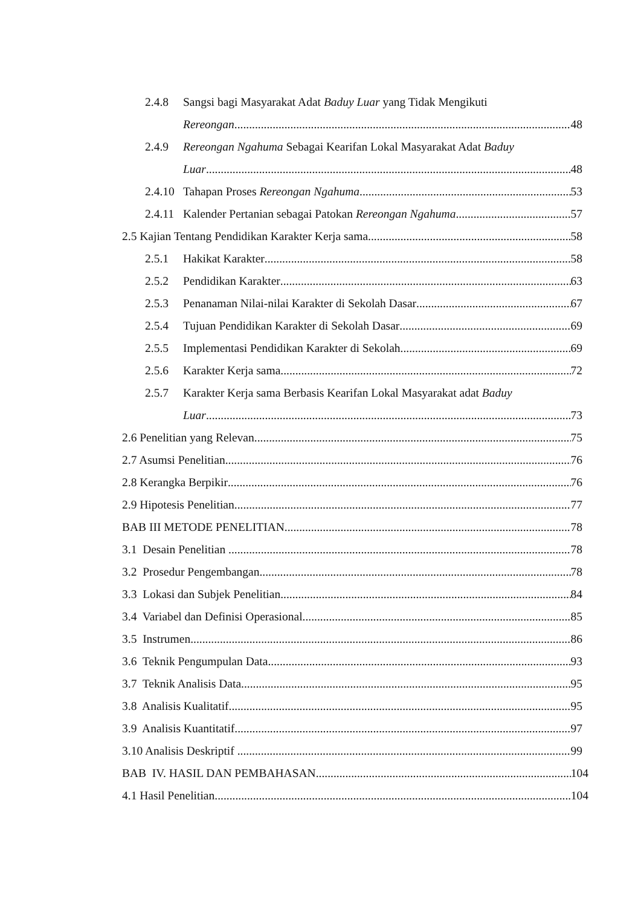2.4.8 Sangsi bagi Masyarakat Adat Baduy Luar yang Tidak Mengikuti
Rereongan 48
2.4.9 Rereongan Ngahuma Sebagai Kearifan Lokal Masyarakat Adat Baduy
Luar 48
2.4.10 Tahapan Proses Rereongan Ngahuma 53
2.4.11 Kalender Pertanian sebagai Patokan Rereongan Ngahuma 57
2.5 Kajian Tentang Pendidikan Karakter Kerja sama 58
2.5.1 Hakikat Karakter 58
2.5.2 Pendidikan Karakter 63
2.5.3 Penanaman Nilai-nilai Karakter di Sekolah Dasar 67
2.5.4 Tujuan Pendidikan Karakter di Sekolah Dasar 69
2.5.5 Implementasi Pendidikan Karakter di Sekolah 69
2.5.6 Karakter Kerja sama 72
2.5.7 Karakter Kerja sama Berbasis Kearifan Lokal Masyarakat adat Baduy
Luar 73
2.6 Penelitian yang Relevan 75
2.7 Asumsi Penelitian 76
2.8 Kerangka Berpikir 76
2.9 Hipotesis Penelitian 77
BAB III METODE PENELITIAN 78
3.1 Desain Penelitian 78
3.2 Prosedur Pengembangan 78
3.3 Lokasi dan Subjek Penelitian 84
3.4 Variabel dan Definisi Operasional 85
3.5 Instrumen 86
3.6 Teknik Pengumpulan Data 93
3.7 Teknik Analisis Data 95
3.8 Analisis Kualitatif 95
3.9 Analisis Kuantitatif 97
3.10 Analisis Deskriptif 99
BAB IV. HASIL DAN PEMBAHASAN. 104
4.1 Hasil Penelitian 104